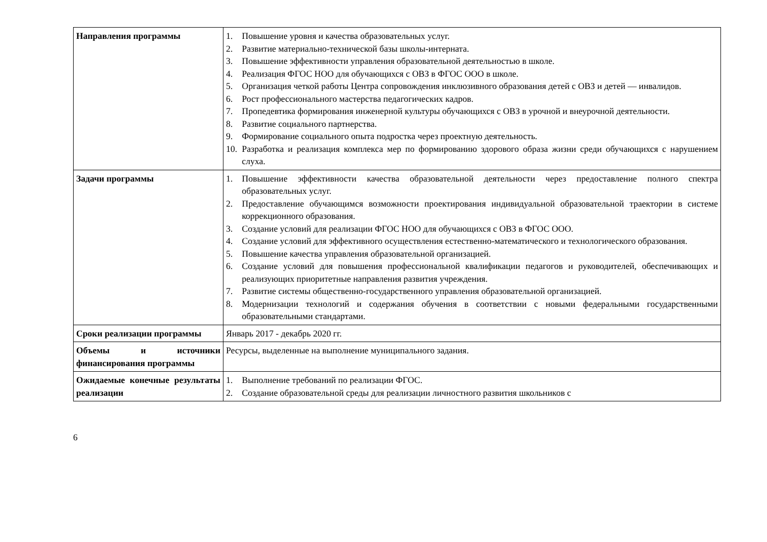| Направления программы | 1. Повышение уровня и качества образовательных услуг. 2. Развитие материально-технической базы школы-интерната. 3. Повышение эффективности управления образовательной деятельностью в школе. 4. Реализация ФГОС НОО для обучающихся с ОВЗ в ФГОС ООО в школе. 5. Организация четкой работы Центра сопровождения инклюзивного образования детей с ОВЗ и детей — инвалидов. 6. Рост профессионального мастерства педагогических кадров. 7. Пропедевтика формирования инженерной культуры обучающихся с ОВЗ в урочной и внеурочной деятельности. 8. Развитие социального партнерства. 9. Формирование социального опыта подростка через проектную деятельность. 10. Разработка и реализация комплекса мер по формированию здорового образа жизни среди обучающихся с нарушением слуха. |
| Задачи программы | 1. Повышение эффективности качества образовательной деятельности через предоставление полного спектра образовательных услуг. 2. Предоставление обучающимся возможности проектирования индивидуальной образовательной траектории в системе коррекционного образования. 3. Создание условий для реализации ФГОС НОО для обучающихся с ОВЗ в ФГОС ООО. 4. Создание условий для эффективного осуществления естественно-математического и технологического образования. 5. Повышение качества управления образовательной организацией. 6. Создание условий для повышения профессиональной квалификации педагогов и руководителей, обеспечивающих и реализующих приоритетные направления развития учреждения. 7. Развитие системы общественно-государственного управления образовательной организацией. 8. Модернизации технологий и содержания обучения в соответствии с новыми федеральными государственными образовательными стандартами. |
| Сроки реализации программы | Январь 2017 - декабрь 2020 гг. |
| Объемы и источники финансирования программы | Ресурсы, выделенные на выполнение муниципального задания. |
| Ожидаемые конечные результаты реализации | 1. Выполнение требований по реализации ФГОС. 2. Создание образовательной среды для реализации личностного развития школьников с |
6